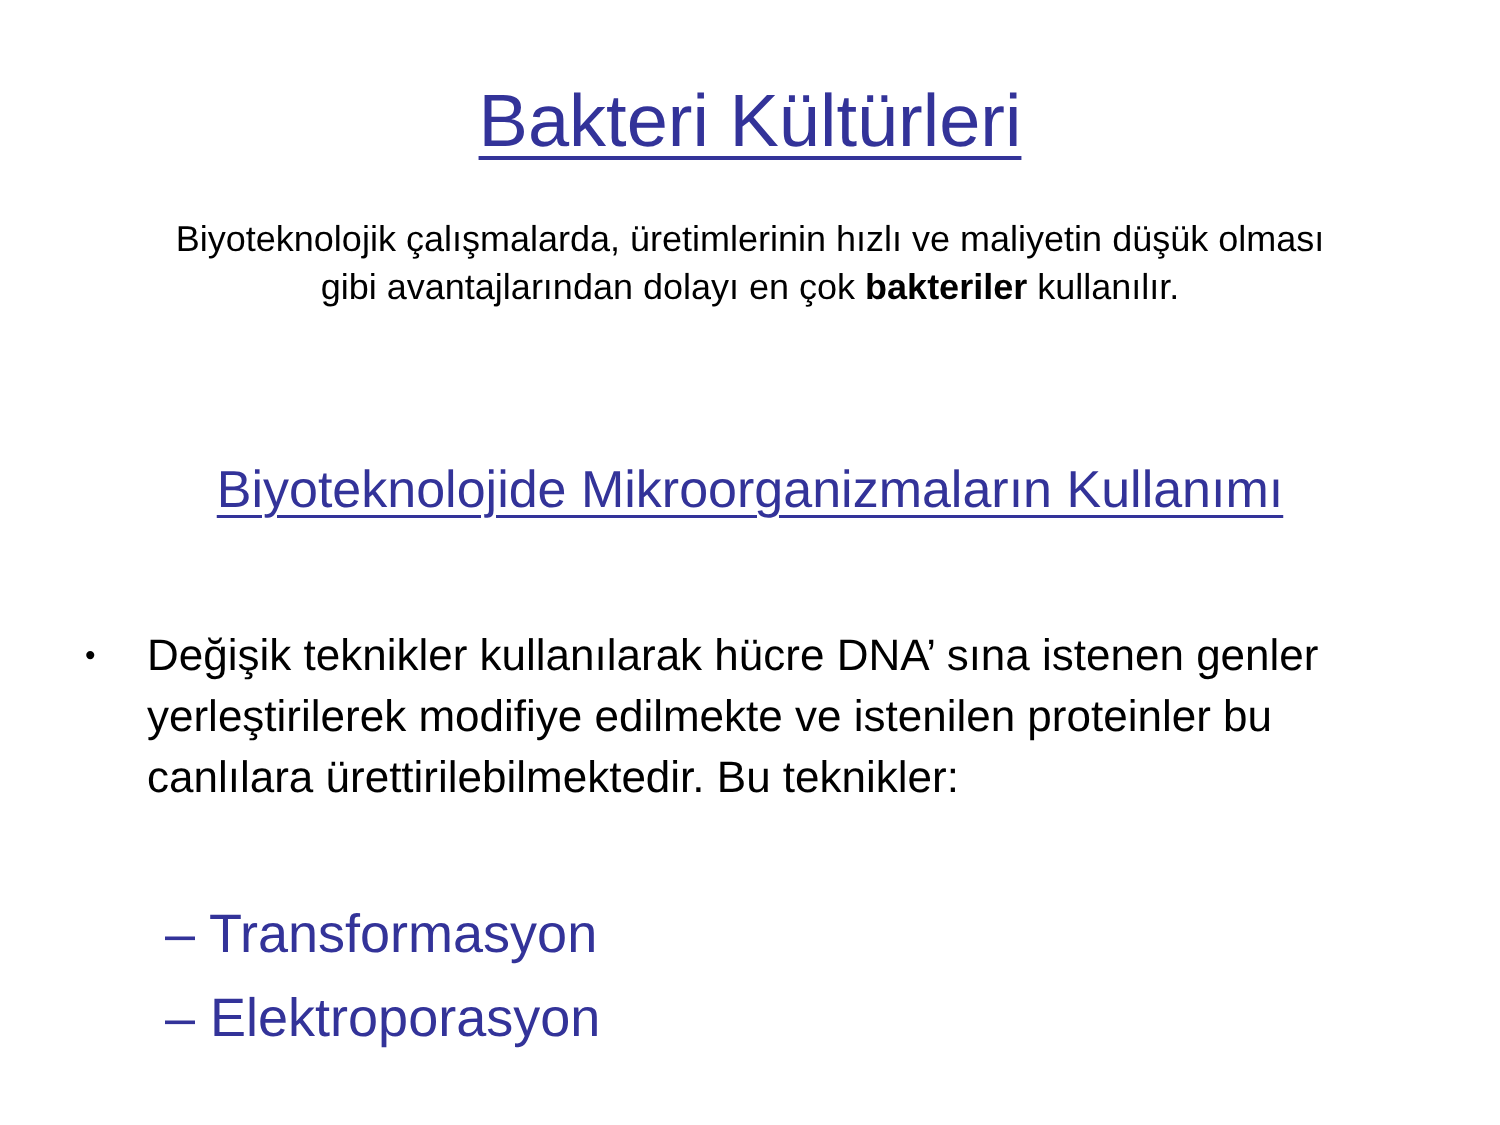Bakteri Kültürleri
Biyoteknolojik çalışmalarda, üretimlerinin hızlı ve maliyetin düşük olması
gibi avantajlarından dolayı en çok bakteriler kullanılır.
Biyoteknolojide Mikroorganizmaların Kullanımı
• Değişik teknikler kullanılarak hücre DNA’ sına istenen genler yerleştirilerek modifiye edilmekte ve istenilen proteinler bu canlılara ürettirilebilmektedir. Bu teknikler:
– Transformasyon
– Elektroporasyon